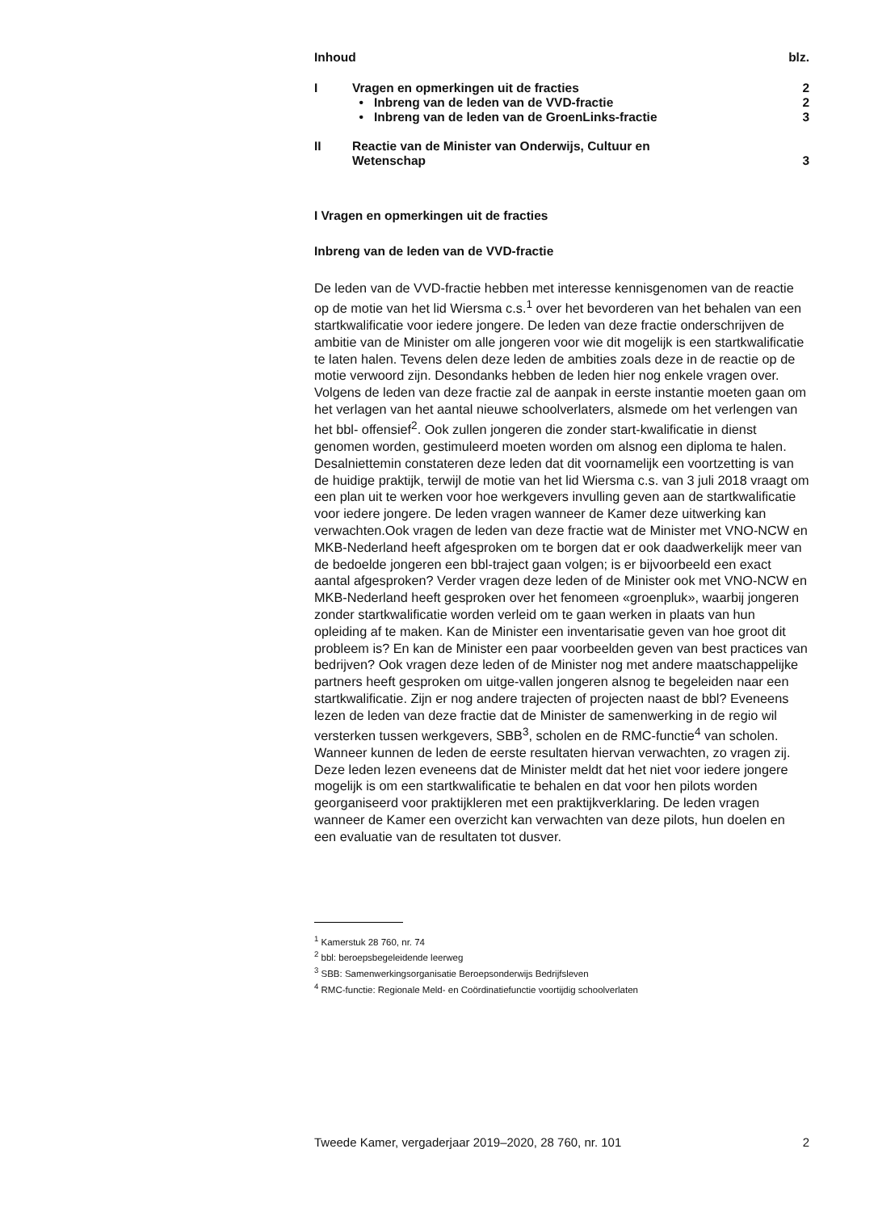| Inhoud | | blz. |
| I | Vragen en opmerkingen uit de fracties | 2 |
| | • Inbreng van de leden van de VVD-fractie | 2 |
| | • Inbreng van de leden van de GroenLinks-fractie | 3 |
| II | Reactie van de Minister van Onderwijs, Cultuur en Wetenschap | 3 |
I Vragen en opmerkingen uit de fracties
Inbreng van de leden van de VVD-fractie
De leden van de VVD-fractie hebben met interesse kennisgenomen van de reactie op de motie van het lid Wiersma c.s.<sup>1</sup> over het bevorderen van het behalen van een startkwalificatie voor iedere jongere. De leden van deze fractie onderschrijven de ambitie van de Minister om alle jongeren voor wie dit mogelijk is een startkwalificatie te laten halen. Tevens delen deze leden de ambities zoals deze in de reactie op de motie verwoord zijn. Desondanks hebben de leden hier nog enkele vragen over. Volgens de leden van deze fractie zal de aanpak in eerste instantie moeten gaan om het verlagen van het aantal nieuwe schoolverlaters, alsmede om het verlengen van het bbl- offensief<sup>2</sup>. Ook zullen jongeren die zonder start-kwalificatie in dienst genomen worden, gestimuleerd moeten worden om alsnog een diploma te halen. Desalniettemin constateren deze leden dat dit voornamelijk een voortzetting is van de huidige praktijk, terwijl de motie van het lid Wiersma c.s. van 3 juli 2018 vraagt om een plan uit te werken voor hoe werkgevers invulling geven aan de startkwalificatie voor iedere jongere. De leden vragen wanneer de Kamer deze uitwerking kan verwachten.Ook vragen de leden van deze fractie wat de Minister met VNO-NCW en MKB-Nederland heeft afgesproken om te borgen dat er ook daadwerkelijk meer van de bedoelde jongeren een bbl-traject gaan volgen; is er bijvoorbeeld een exact aantal afgesproken? Verder vragen deze leden of de Minister ook met VNO-NCW en MKB-Nederland heeft gesproken over het fenomeen «groenpluk», waarbij jongeren zonder startkwalificatie worden verleid om te gaan werken in plaats van hun opleiding af te maken. Kan de Minister een inventarisatie geven van hoe groot dit probleem is? En kan de Minister een paar voorbeelden geven van best practices van bedrijven? Ook vragen deze leden of de Minister nog met andere maatschappelijke partners heeft gesproken om uitge-vallen jongeren alsnog te begeleiden naar een startkwalificatie. Zijn er nog andere trajecten of projecten naast de bbl? Eveneens lezen de leden van deze fractie dat de Minister de samenwerking in de regio wil versterken tussen werkgevers, SBB<sup>3</sup>, scholen en de RMC-functie<sup>4</sup> van scholen. Wanneer kunnen de leden de eerste resultaten hiervan verwachten, zo vragen zij. Deze leden lezen eveneens dat de Minister meldt dat het niet voor iedere jongere mogelijk is om een startkwalificatie te behalen en dat voor hen pilots worden georganiseerd voor praktijkleren met een praktijkverklaring. De leden vragen wanneer de Kamer een overzicht kan verwachten van deze pilots, hun doelen en een evaluatie van de resultaten tot dusver.
<sup>1</sup> Kamerstuk 28 760, nr. 74
<sup>2</sup> bbl: beroepsbegeleidende leerweg
<sup>3</sup> SBB: Samenwerkingsorganisatie Beroepsonderwijs Bedrijfsleven
<sup>4</sup> RMC-functie: Regionale Meld- en Coördinatiefunctie voortijdig schoolverlaten
Tweede Kamer, vergaderjaar 2019–2020, 28 760, nr. 101 2